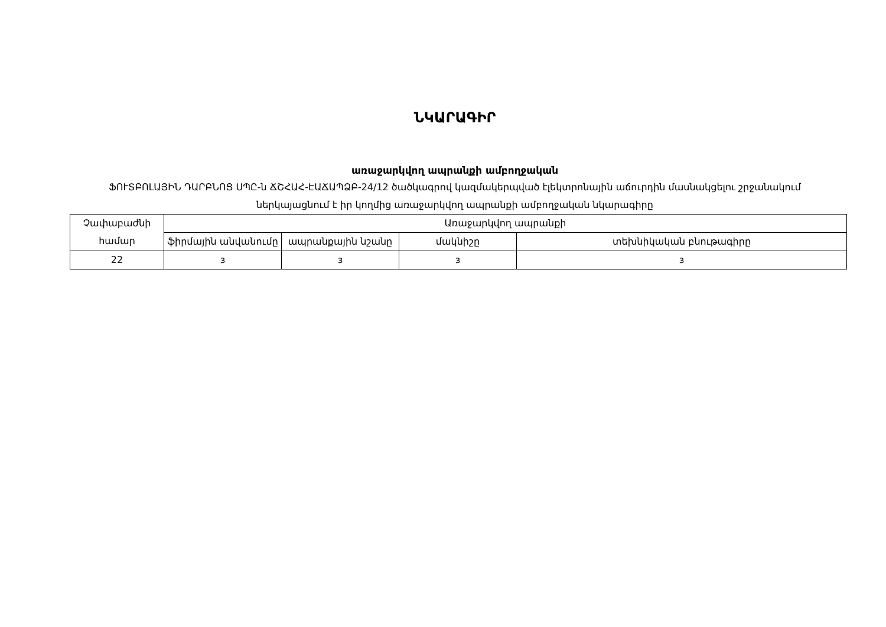ՆԿԱՐԱԳԻՐ
առաջարկվող ապրանքի ամբողջական
ՖՈՒՏԲՈԼԱՅԻՆ ԴԱՐԲՆՈՑ ՍՊԸ-ն ՃՇՀԱՀ-ԷԱՃԱՊՁԲ-24/12 ծածկագրով կազմակերպված էլեկտրոնային աճուրդին մասնակցելու շրջանակում ներկայացնում է իր կողմից առաջարկվող ապրանքի ամբողջական նկարագիրը
| Չափաբաժնի համար | Առաջարկվող ապրանքի | | | |
| --- | --- | --- | --- | --- |
| | ֆիրմային անվանումը | ապրանքային նշանը | մակնիշը | տեխնիկական բնութագիրը |
| 22 | з | з | з | з |